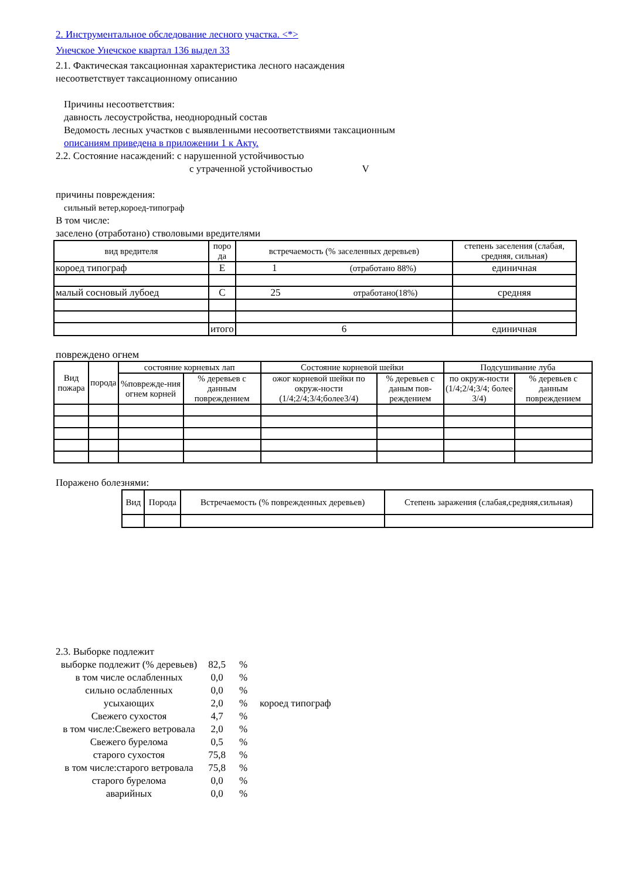2. Инструментальное обследование лесного участка. <*>
Унечское Унечское квартал 136 выдел 33
2.1. Фактическая таксационная характеристика лесного насаждения
несоответствует таксационному описанию
Причины несоответствия:
давность лесоустройства, неоднородный состав
Ведомость лесных участков с выявленными несоответствиями таксационным
описаниям приведена в приложении 1 к Акту.
2.2. Состояние насаждений: с нарушенной устойчивостью
с утраченной устойчивостью V
причины повреждения:
сильный ветер,короед-типограф
В том числе:
заселено (отработано) стволовыми вредителями
| вид вредителя | поро да | встречаемость (% заселенных деревьев) | степень заселения (слабая, средняя, сильная) |
| короед типограф | Е | 1 (отработано 88%) | единичная |
| малый сосновый лубоед | С | 25 отработано(18%) | средняя |
| | итого | 6 | единичная |
повреждено огнем
| Вид пожара | порода | состояние корневых лап | | Состояние корневой шейки | | Подсушивание луба | |
| | | %поврежде-ния огнем корней | % деревьев с данным повреждением | ожог корневой шейки по окруж-ности (1/4;2/4;3/4;более3/4) | % деревьев с даным пов-реждением | по окруж-ности (1/4;2/4;3/4; более 3/4) | % деревьев с данным повреждением |
Поражено болезнями:
| Вид | Порода | Встречаемость (% поврежденных деревьев) | Степень заражения (слабая,средняя,сильная) |
2.3. Выборке подлежит
выборке подлежит (% деревьев) 82,5%
в том числе ослабленных 0,0%
сильно ослабленных 0,0%
усыхающих 2,0% короед типограф
Свежего сухостоя 4,7%
в том числе:Свежего ветровала 2,0%
Свежего бурелома 0,5%
старого сухостоя 75,8%
в том числе:старого ветровала 75,8%
старого бурелома 0,0%
аварийных 0,0%